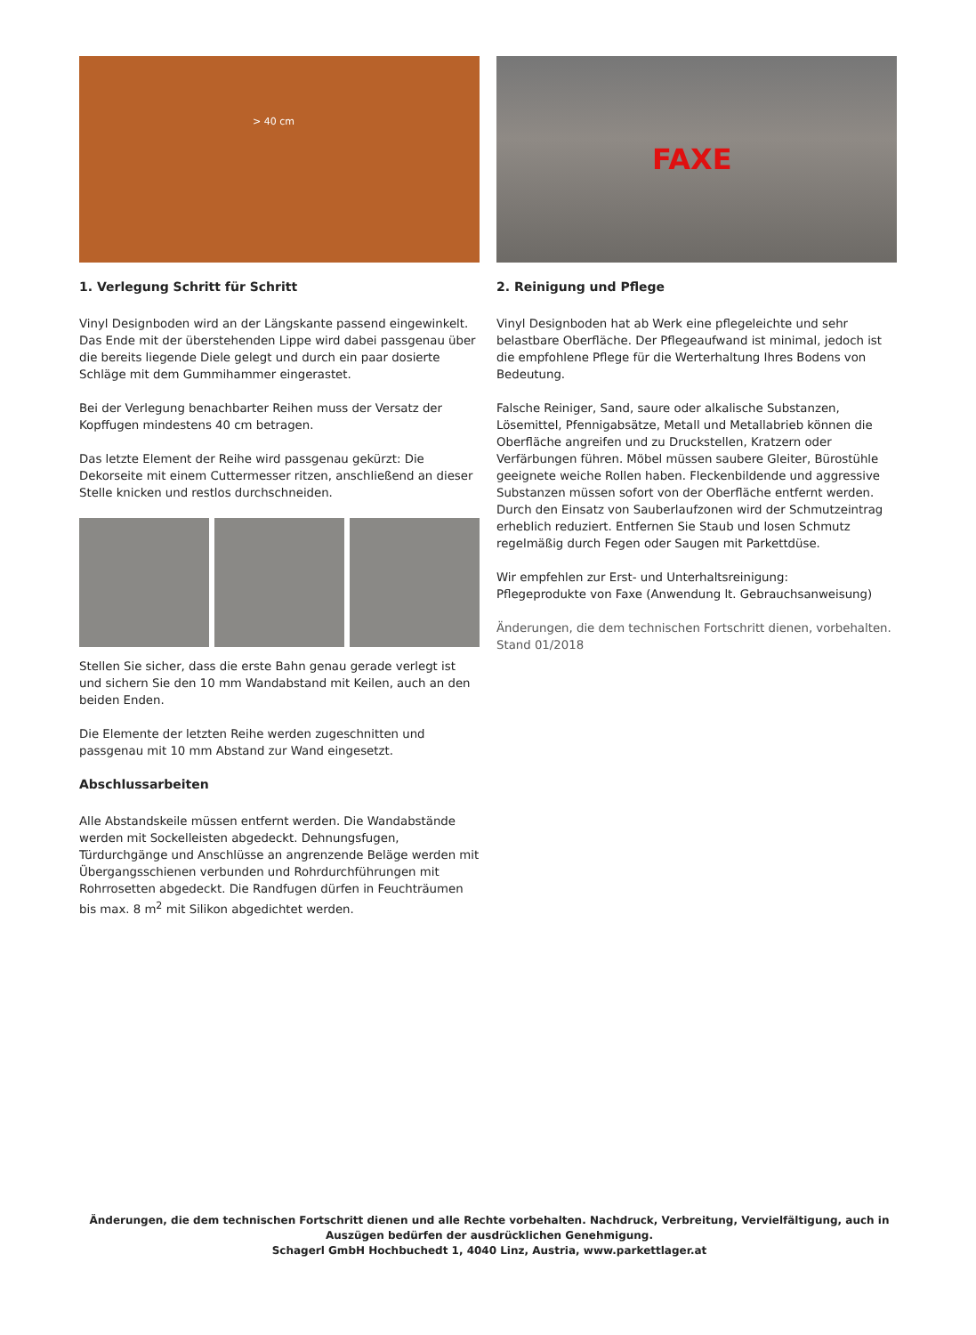> 40 cm
1. Verlegung Schritt für Schritt
Vinyl Designboden wird an der Längskante passend eingewinkelt. Das Ende mit der überstehenden Lippe wird dabei passgenau über die bereits liegende Diele gelegt und durch ein paar dosierte Schläge mit dem Gummihammer eingerastet.
Bei der Verlegung benachbarter Reihen muss der Versatz der Kopffugen mindestens 40 cm betragen.
Das letzte Element der Reihe wird passgenau gekürzt: Die Dekorseite mit einem Cuttermesser ritzen, anschließend an dieser Stelle knicken und restlos durchschneiden.
Stellen Sie sicher, dass die erste Bahn genau gerade verlegt ist und sichern Sie den 10 mm Wandabstand mit Keilen, auch an den beiden Enden.
Die Elemente der letzten Reihe werden zugeschnitten und passgenau mit 10 mm Abstand zur Wand eingesetzt.
Abschlussarbeiten
Alle Abstandskeile müssen entfernt werden. Die Wandabstände werden mit Sockelleisten abgedeckt. Dehnungsfugen, Türdurchgänge und Anschlüsse an angrenzende Beläge werden mit Übergangsschienen verbunden und Rohrdurchführungen mit Rohrrosetten abgedeckt. Die Randfugen dürfen in Feuchträumen bis max. 8 m<sup>2</sup> mit Silikon abgedichtet werden.
FAXE
2. Reinigung und Pflege
Vinyl Designboden hat ab Werk eine pflegeleichte und sehr belastbare Oberfläche. Der Pflegeaufwand ist minimal, jedoch ist die empfohlene Pflege für die Werterhaltung Ihres Bodens von Bedeutung.
Falsche Reiniger, Sand, saure oder alkalische Substanzen, Lösemittel, Pfennigabsätze, Metall und Metallabrieb können die Oberfläche angreifen und zu Druckstellen, Kratzern oder Verfärbungen führen. Möbel müssen saubere Gleiter, Bürostühle geeignete weiche Rollen haben. Fleckenbildende und aggressive Substanzen müssen sofort von der Oberfläche entfernt werden. Durch den Einsatz von Sauberlaufzonen wird der Schmutzeintrag erheblich reduziert. Entfernen Sie Staub und losen Schmutz regelmäßig durch Fegen oder Saugen mit Parkettdüse.
Wir empfehlen zur Erst- und Unterhaltsreinigung:
Pflegeprodukte von Faxe (Anwendung lt. Gebrauchsanweisung)
Änderungen, die dem technischen Fortschritt dienen, vorbehalten.
Stand 01/2018
Änderungen, die dem technischen Fortschritt dienen und alle Rechte vorbehalten. Nachdruck, Verbreitung, Vervielfältigung, auch in Auszügen bedürfen der ausdrücklichen Genehmigung.
Schagerl GmbH Hochbuchedt 1, 4040 Linz, Austria, www.parkettlager.at